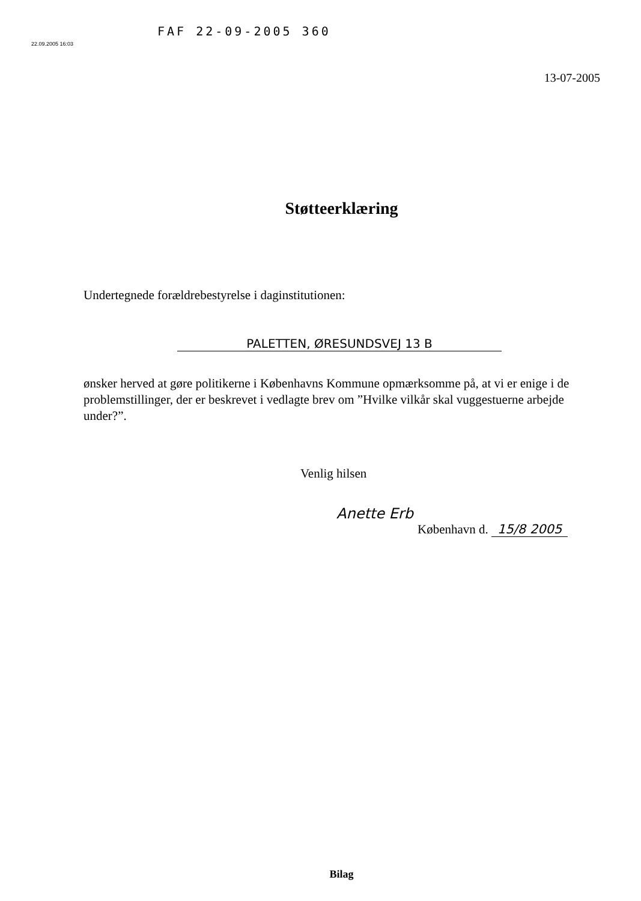22.09.2005 16:03
FAF 22-09-2005 360
13-07-2005
Støtteerklæring
Undertegnede forældrebestyrelse i daginstitutionen:
PALETTEN, ØRESUNDSVEJ 13 B
ønsker herved at gøre politikerne i Københavns Kommune opmærksomme på, at vi er enige i de problemstillinger, der er beskrevet i vedlagte brev om ”Hvilke vilkår skal vuggestuerne arbejde under?”.
Venlig hilsen
Anette Erb
København d. 15/8 2005
Bilag